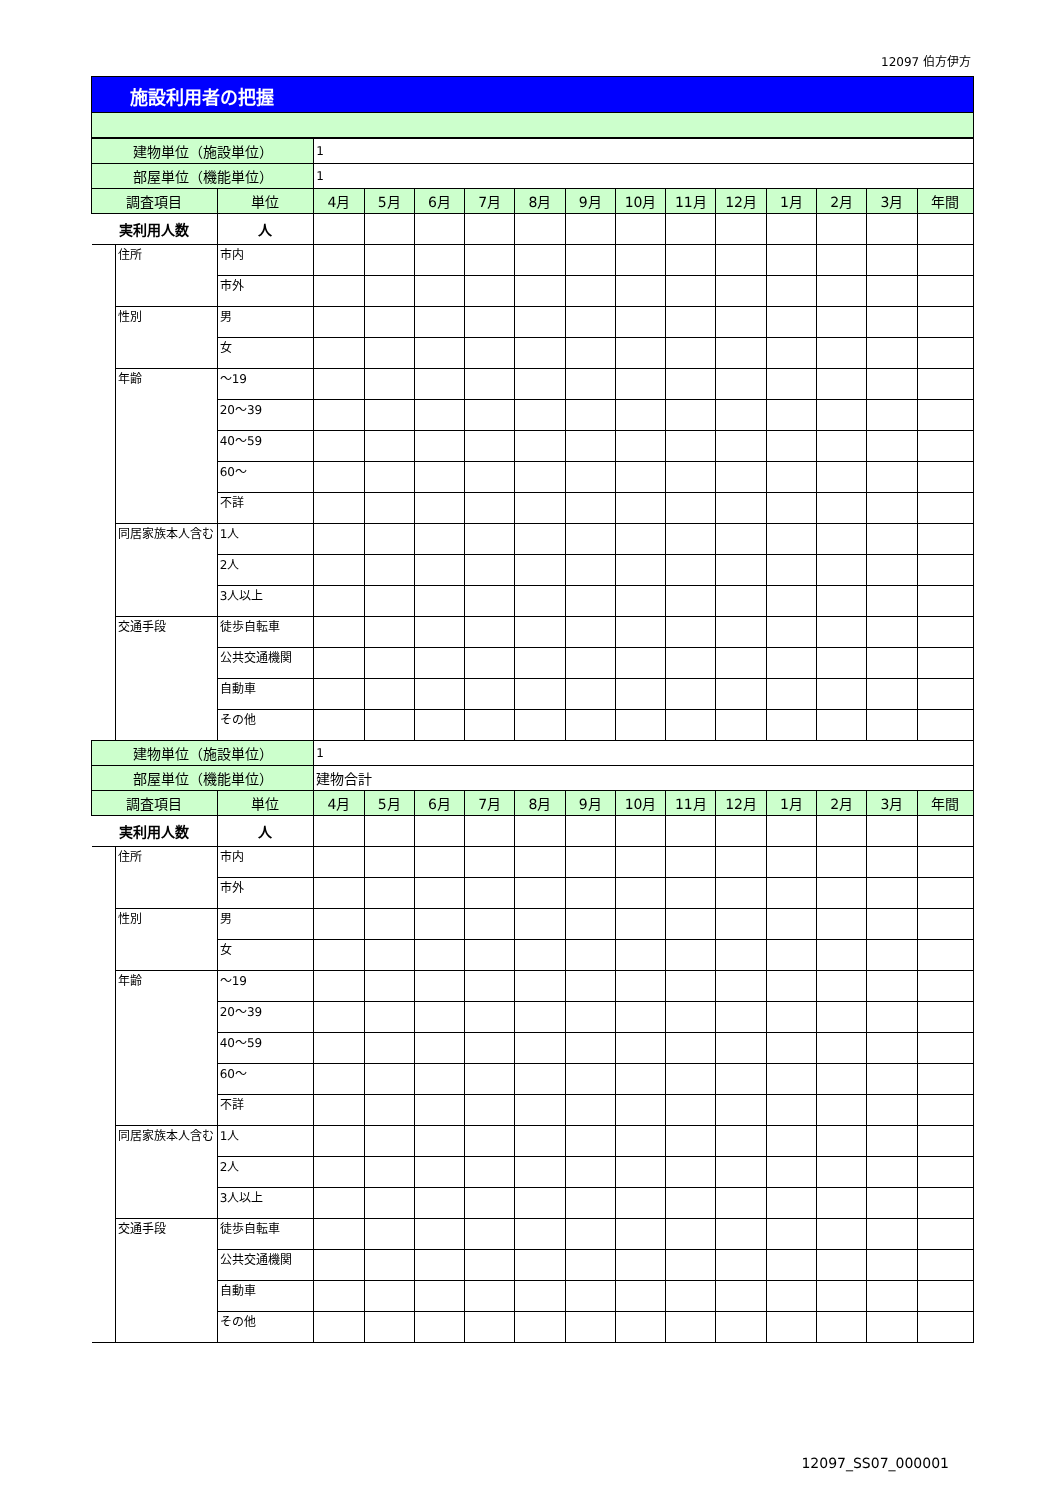12097 伯方伊方
施設利用者の把握
| 建物単位（施設単位） | | | 1 | | | | | | | | | | | | |
| 部屋単位（機能単位） | | | 1 | | | | | | | | | | | | |
| 調査項目 | | 単位 | 4月 | 5月 | 6月 | 7月 | 8月 | 9月 | 10月 | 11月 | 12月 | 1月 | 2月 | 3月 | 年間 |
| 実利用人数 | | 人 | | | | | | | | | | | | | |
| | 住所 | 市内 | | | | | | | | | | | | | |
| | | 市外 | | | | | | | | | | | | | |
| | 性別 | 男 | | | | | | | | | | | | | |
| | | 女 | | | | | | | | | | | | | |
| | 年齢 | ～19 | | | | | | | | | | | | | |
| | | 20～39 | | | | | | | | | | | | | |
| | | 40～59 | | | | | | | | | | | | | |
| | | 60～ | | | | | | | | | | | | | |
| | | 不詳 | | | | | | | | | | | | | |
| | 同居家族本人含む | 1人 | | | | | | | | | | | | | |
| | | 2人 | | | | | | | | | | | | | |
| | | 3人以上 | | | | | | | | | | | | | |
| | 交通手段 | 徒歩自転車 | | | | | | | | | | | | | |
| | | 公共交通機関 | | | | | | | | | | | | | |
| | | 自動車 | | | | | | | | | | | | | |
| | | その他 | | | | | | | | | | | | | |
| 建物単位（施設単位） | | | 1 | | | | | | | | | | | | |
| 部屋単位（機能単位） | | | 建物合計 | | | | | | | | | | | | |
| 調査項目 | | 単位 | 4月 | 5月 | 6月 | 7月 | 8月 | 9月 | 10月 | 11月 | 12月 | 1月 | 2月 | 3月 | 年間 |
| 実利用人数 | | 人 | | | | | | | | | | | | | |
| | 住所 | 市内 | | | | | | | | | | | | | |
| | | 市外 | | | | | | | | | | | | | |
| | 性別 | 男 | | | | | | | | | | | | | |
| | | 女 | | | | | | | | | | | | | |
| | 年齢 | ～19 | | | | | | | | | | | | | |
| | | 20～39 | | | | | | | | | | | | | |
| | | 40～59 | | | | | | | | | | | | | |
| | | 60～ | | | | | | | | | | | | | |
| | | 不詳 | | | | | | | | | | | | | |
| | 同居家族本人含む | 1人 | | | | | | | | | | | | | |
| | | 2人 | | | | | | | | | | | | | |
| | | 3人以上 | | | | | | | | | | | | | |
| | 交通手段 | 徒歩自転車 | | | | | | | | | | | | | |
| | | 公共交通機関 | | | | | | | | | | | | | |
| | | 自動車 | | | | | | | | | | | | | |
| | | その他 | | | | | | | | | | | | | |
12097_SS07_000001